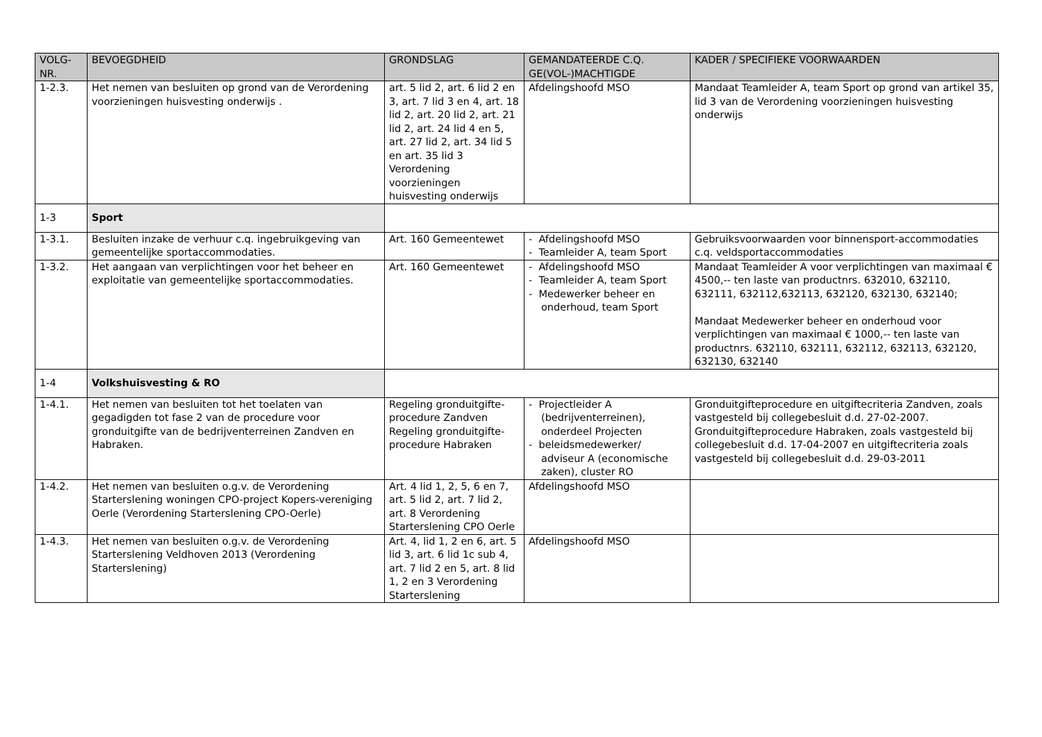| VOLG- NR. | BEVOEGDHEID | GRONDSLAG | GEMANDATEERDE C.Q. GE(VOL-)MACHTIGDE | KADER / SPECIFIEKE VOORWAARDEN |
| --- | --- | --- | --- | --- |
| 1-2.3. | Het nemen van besluiten op grond van de Verordening voorzieningen huisvesting onderwijs . | art. 5 lid 2, art. 6 lid 2 en 3, art. 7 lid 3 en 4, art. 18 lid 2, art. 20 lid 2, art. 21 lid 2, art. 24 lid 4 en 5, art. 27 lid 2, art. 34 lid 5 en art. 35 lid 3 Verordening voorzieningen huisvesting onderwijs | Afdelingshoofd MSO | Mandaat Teamleider A, team Sport op grond van artikel 35, lid 3 van de Verordening voorzieningen huisvesting onderwijs |
| 1-3 | Sport | | | |
| 1-3.1. | Besluiten inzake de verhuur c.q. ingebruikgeving van gemeentelijke sportaccommodaties. | Art. 160 Gemeentewet | - Afdelingshoofd MSO - Teamleider A, team Sport | Gebruiksvoorwaarden voor binnensport-accommodaties c.q. veldsportaccommodaties |
| 1-3.2. | Het aangaan van verplichtingen voor het beheer en exploitatie van gemeentelijke sportaccommodaties. | Art. 160 Gemeentewet | - Afdelingshoofd MSO - Teamleider A, team Sport - Medewerker beheer en onderhoud, team Sport | Mandaat Teamleider A voor verplichtingen van maximaal € 4500,-- ten laste van productnrs. 632010, 632110, 632111, 632112,632113, 632120, 632130, 632140; Mandaat Medewerker beheer en onderhoud voor verplichtingen van maximaal € 1000,-- ten laste van productnrs. 632110, 632111, 632112, 632113, 632120, 632130, 632140 |
| 1-4 | Volkshuisvesting & RO | | | |
| 1-4.1. | Het nemen van besluiten tot het toelaten van gegadigden tot fase 2 van de procedure voor gronduitgifte van de bedrijventerreinen Zandven en Habraken. | Regeling gronduitgifte-procedure Zandven Regeling gronduitgifte-procedure Habraken | - Projectleider A (bedrijventerreinen), onderdeel Projecten - beleidsmedewerker/ adviseur A (economische zaken), cluster RO | Gronduitgifteprocedure en uitgiftecriteria Zandven, zoals vastgesteld bij collegebesluit d.d. 27-02-2007. Gronduitgifteprocedure Habraken, zoals vastgesteld bij collegebesluit d.d. 17-04-2007 en uitgiftecriteria zoals vastgesteld bij collegebesluit d.d. 29-03-2011 |
| 1-4.2. | Het nemen van besluiten o.g.v. de Verordening Starterslening woningen CPO-project Kopers-vereniging Oerle (Verordening Starterslening CPO-Oerle) | Art. 4 lid 1, 2, 5, 6 en 7, art. 5 lid 2, art. 7 lid 2, art. 8 Verordening Starterslening CPO Oerle | Afdelingshoofd MSO | |
| 1-4.3. | Het nemen van besluiten o.g.v. de Verordening Starterslening Veldhoven 2013 (Verordening Starterslening) | Art. 4, lid 1, 2 en 6, art. 5 lid 3, art. 6 lid 1c sub 4, art. 7 lid 2 en 5, art. 8 lid 1, 2 en 3 Verordening Starterslening | Afdelingshoofd MSO | |